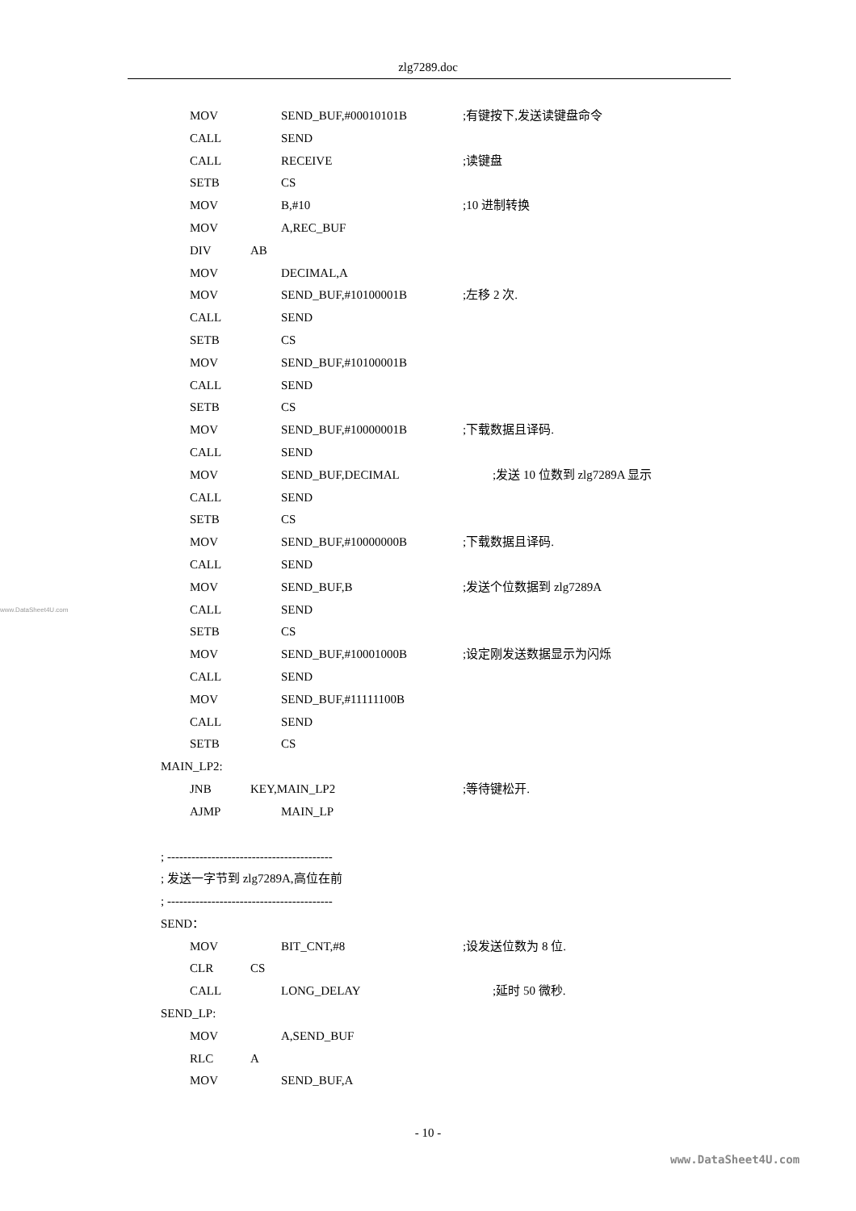zlg7289.doc
MOV SEND_BUF,#00010101B;有键按下,发送读键盘命令
CALL SEND
CALL RECEIVE;读键盘
SETB CS
MOV B,#10;10 进制转换
MOV A,REC_BUF
DIV AB
MOV DECIMAL,A
MOV SEND_BUF,#10100001B;左移 2 次.
CALL SEND
SETB CS
MOV SEND_BUF,#10100001B
CALL SEND
SETB CS
MOV SEND_BUF,#10000001B;下载数据且译码.
CALL SEND
MOV SEND_BUF,DECIMAL;发送 10 位数到 zlg7289A 显示
CALL SEND
SETB CS
MOV SEND_BUF,#10000000B;下载数据且译码.
CALL SEND
MOV SEND_BUF,B;发送个位数据到 zlg7289A
www.DataSheet4U.com CALL SEND
SETB CS
MOV SEND_BUF,#10001000B;设定刚发送数据显示为闪烁
CALL SEND
MOV SEND_BUF,#11111100B
CALL SEND
SETB CS
MAIN_LP2:
JNB KEY,MAIN_LP2;等待键松开.
AJMP MAIN_LP
; -----------------------------------------
; 发送一字节到 zlg7289A,高位在前
; -----------------------------------------
SEND：
MOV BIT_CNT,#8;设发送位数为 8 位.
CLR CS
CALL LONG_DELAY;延时 50 微秒.
SEND_LP:
MOV A,SEND_BUF
RLC A
MOV SEND_BUF,A
- 10 -
www.DataSheet4U.com